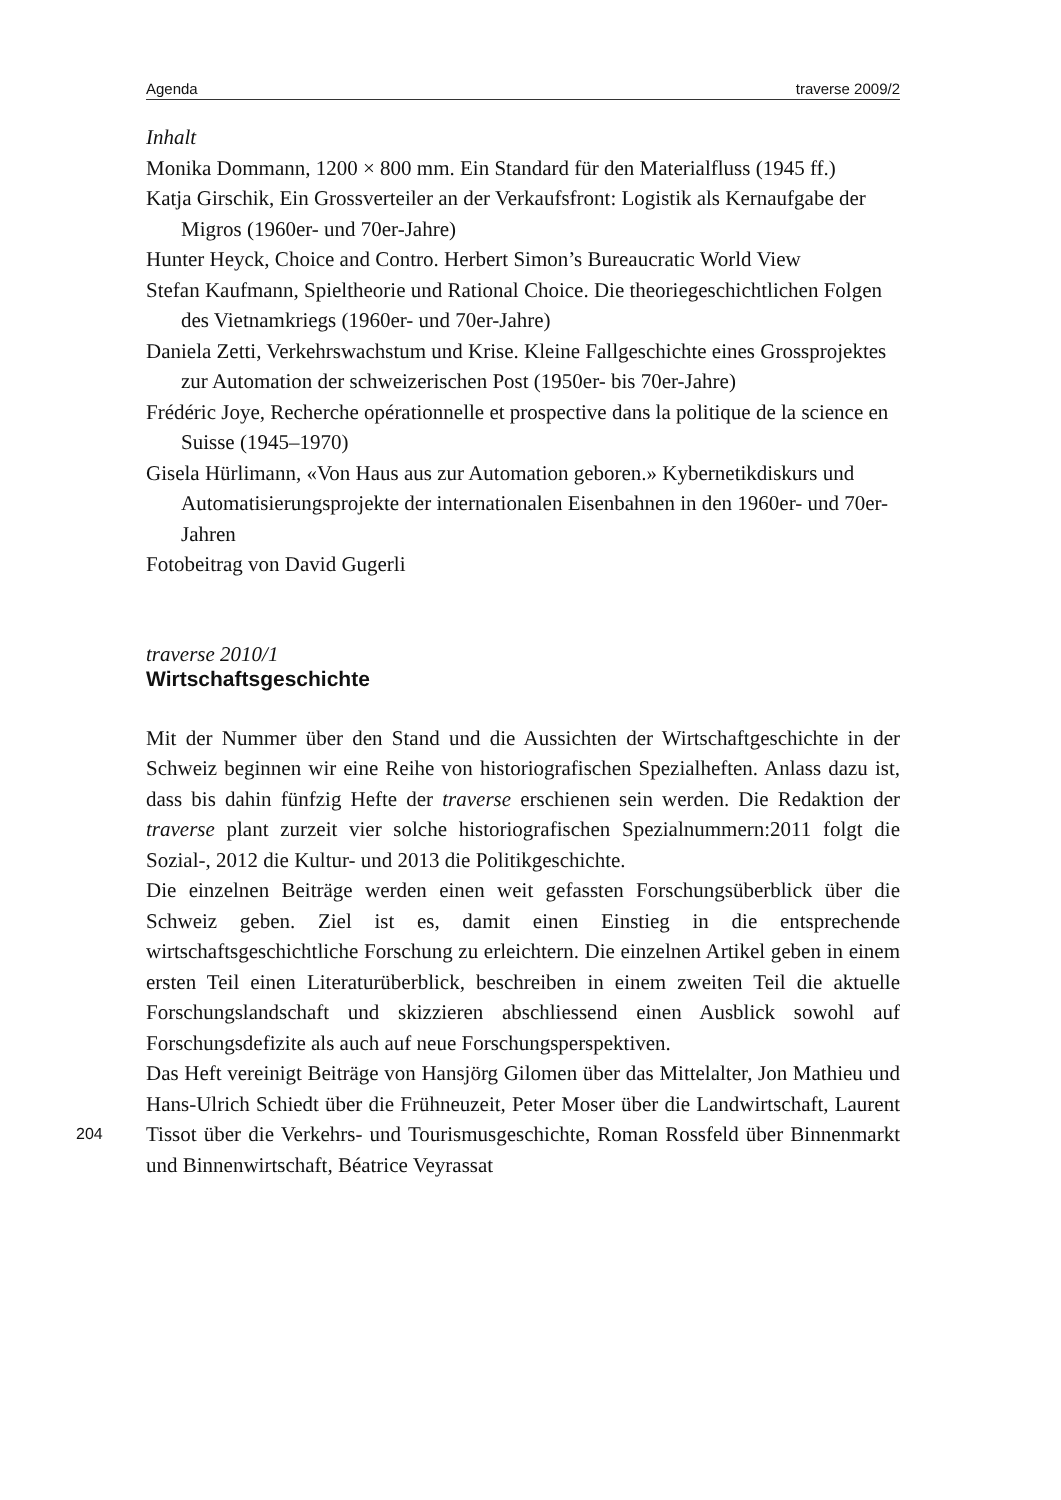Agenda traverse 2009/2
Inhalt
Monika Dommann, 1200 × 800 mm. Ein Standard für den Materialfluss (1945 ff.)
Katja Girschik, Ein Grossverteiler an der Verkaufsfront: Logistik als Kernaufgabe der Migros (1960er- und 70er-Jahre)
Hunter Heyck, Choice and Contro. Herbert Simon’s Bureaucratic World View
Stefan Kaufmann, Spieltheorie und Rational Choice. Die theoriegeschichtlichen Folgen des Vietnamkriegs (1960er- und 70er-Jahre)
Daniela Zetti, Verkehrswachstum und Krise. Kleine Fallgeschichte eines Grossprojektes zur Automation der schweizerischen Post (1950er- bis 70er-Jahre)
Frédéric Joye, Recherche opérationnelle et prospective dans la politique de la science en Suisse (1945–1970)
Gisela Hürlimann, «Von Haus aus zur Automation geboren.» Kybernetikdiskurs und Automatisierungsprojekte der internationalen Eisenbahnen in den 1960er- und 70er-Jahren
Fotobeitrag von David Gugerli
traverse 2010/1
Wirtschaftsgeschichte
Mit der Nummer über den Stand und die Aussichten der Wirtschaftgeschichte in der Schweiz beginnen wir eine Reihe von historiografischen Spezialheften. Anlass dazu ist, dass bis dahin fünfzig Hefte der traverse erschienen sein werden. Die Redaktion der traverse plant zurzeit vier solche historiografischen Spezialnummern:2011 folgt die Sozial-, 2012 die Kultur- und 2013 die Politikgeschichte.
Die einzelnen Beiträge werden einen weit gefassten Forschungsüberblick über die Schweiz geben. Ziel ist es, damit einen Einstieg in die entsprechende wirtschaftsgeschichtliche Forschung zu erleichtern. Die einzelnen Artikel geben in einem ersten Teil einen Literaturüberblick, beschreiben in einem zweiten Teil die aktuelle Forschungslandschaft und skizzieren abschliessend einen Ausblick sowohl auf Forschungsdefizite als auch auf neue Forschungsperspektiven.
Das Heft vereinigt Beiträge von Hansjörg Gilomen über das Mittelalter, Jon Mathieu und Hans-Ulrich Schiedt über die Frühneuzeit, Peter Moser über die Landwirtschaft, Laurent Tissot über die Verkehrs- und Tourismusgeschichte, 204 Roman Rossfeld über Binnenmarkt und Binnenwirtschaft, Béatrice Veyrassat